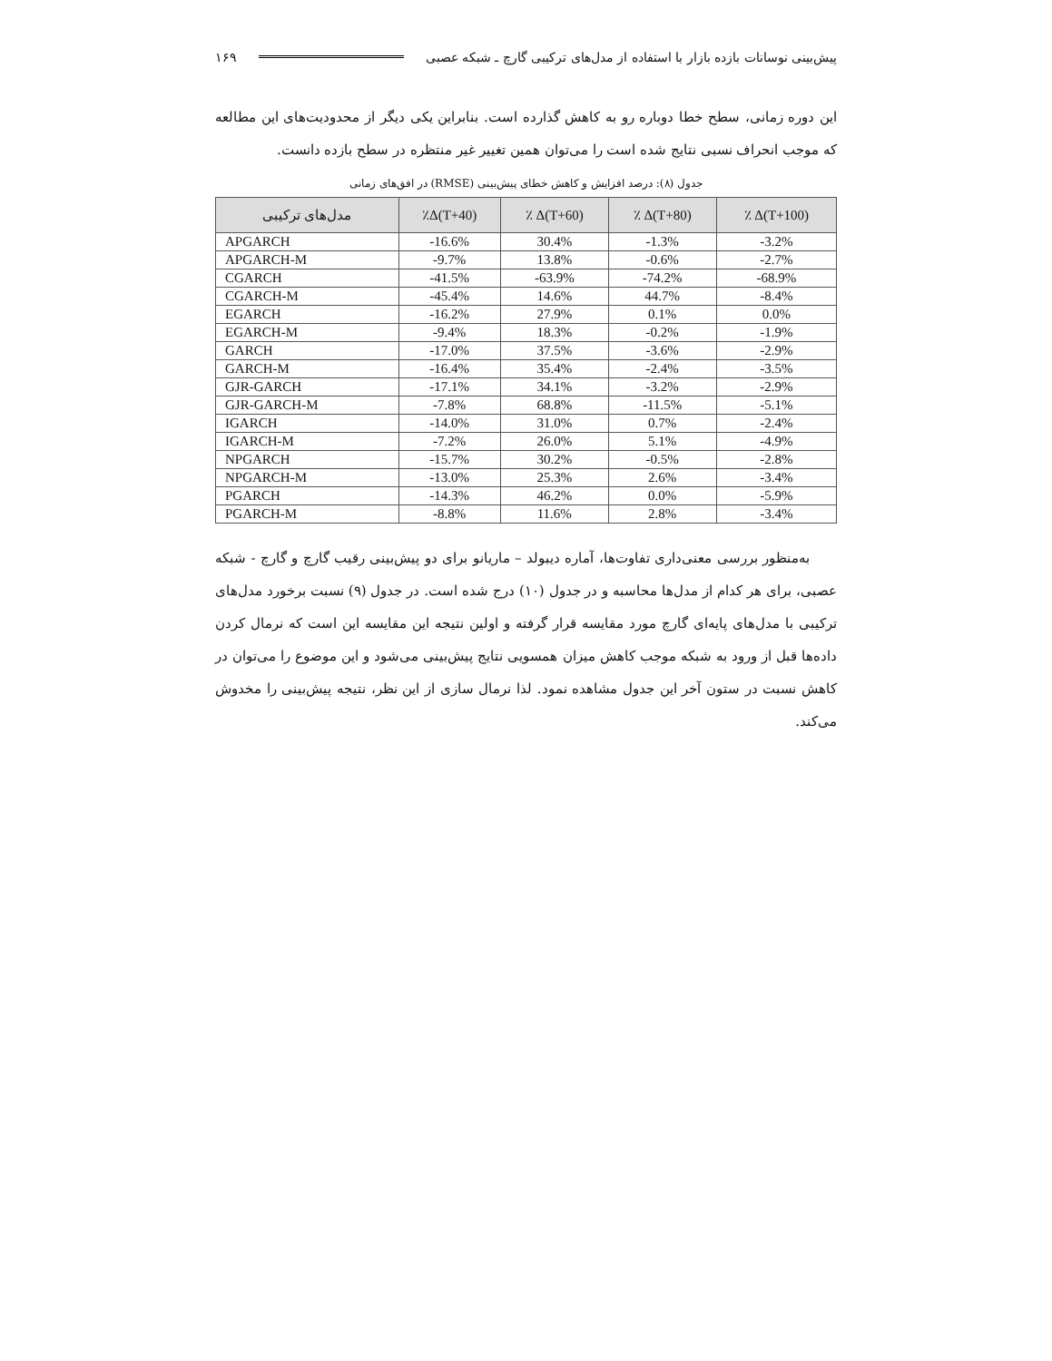پیش‌بینی نوسانات بازده بازار با استفاده از مدل‌های ترکیبی گارچ ـ شبکه عصبی ۱۶۹
این دوره زمانی، سطح خطا دوباره رو به کاهش گذارده است. بنابراین یکی دیگر از محدودیت‌های این مطالعه که موجب انحراف نسبی نتایج شده است را می‌توان همین تغییر غیر منتظره در سطح بازده دانست.
جدول (۸): درصد افزایش و کاهش خطای پیش‌بینی (RMSE) در افق‌های زمانی
| مدل‌های ترکیبی | ٪Δ(T+40) | ٪ Δ(T+60) | ٪ Δ(T+80) | ٪ Δ(T+100) |
| --- | --- | --- | --- | --- |
| APGARCH | -16.6% | 30.4% | -1.3% | -3.2% |
| APGARCH-M | -9.7% | 13.8% | -0.6% | -2.7% |
| CGARCH | -41.5% | -63.9% | -74.2% | -68.9% |
| CGARCH-M | -45.4% | 14.6% | 44.7% | -8.4% |
| EGARCH | -16.2% | 27.9% | 0.1% | 0.0% |
| EGARCH-M | -9.4% | 18.3% | -0.2% | -1.9% |
| GARCH | -17.0% | 37.5% | -3.6% | -2.9% |
| GARCH-M | -16.4% | 35.4% | -2.4% | -3.5% |
| GJR-GARCH | -17.1% | 34.1% | -3.2% | -2.9% |
| GJR-GARCH-M | -7.8% | 68.8% | -11.5% | -5.1% |
| IGARCH | -14.0% | 31.0% | 0.7% | -2.4% |
| IGARCH-M | -7.2% | 26.0% | 5.1% | -4.9% |
| NPGARCH | -15.7% | 30.2% | -0.5% | -2.8% |
| NPGARCH-M | -13.0% | 25.3% | 2.6% | -3.4% |
| PGARCH | -14.3% | 46.2% | 0.0% | -5.9% |
| PGARCH-M | -8.8% | 11.6% | 2.8% | -3.4% |
به‌منظور بررسی معنی‌داری تفاوت‌ها، آماره دیبولد – ماریانو برای دو پیش‌بینی رقیب گارچ و گارچ - شبکه عصبی، برای هر کدام از مدل‌ها محاسبه و در جدول (۱۰) درج شده است. در جدول (۹) نسبت برخورد مدل‌های ترکیبی با مدل‌های پایه‌ای گارچ مورد مقایسه قرار گرفته و اولین نتیجه این مقایسه این است که نرمال کردن داده‌ها قبل از ورود به شبکه موجب کاهش میزان همسویی نتایج پیش‌بینی می‌شود و این موضوع را می‌توان در کاهش نسبت در ستون آخر این جدول مشاهده نمود. لذا نرمال سازی از این نظر، نتیجه پیش‌بینی را مخدوش می‌کند.